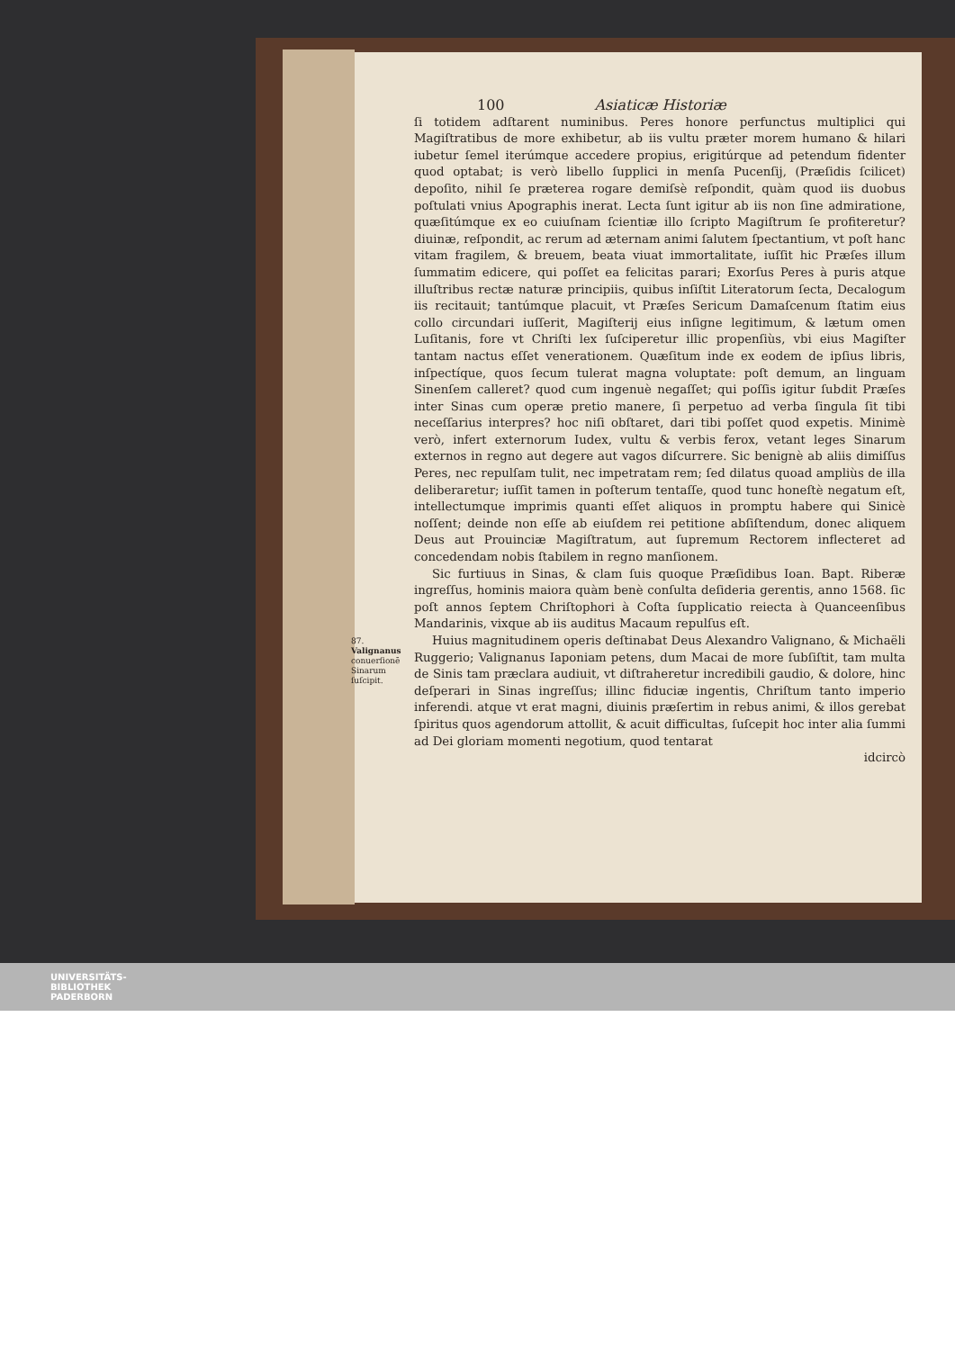100 Asiaticæ Historiæ
ſi totidem adſtarent numinibus. Peres honore perfunctus multiplici qui Magiſtratibus de more exhibetur, ab iis vultu præter morem humano & hilari iubetur ſemel iterúmque accedere propius, erigitúrque ad petendum fidenter quod optabat; is verò libello ſupplici in menſa Pucenſij, (Præſidis ſcilicet) depoſito, nihil ſe præterea rogare demiſsè reſpondit, quàm quod iis duobus poſtulati vnius Apographis inerat. Lecta ſunt igitur ab iis non ſine admiratione, quæſitúmque ex eo cuiuſnam ſcientiæ illo ſcripto Magiſtrum ſe profiteretur? diuinæ, reſpondit, ac rerum ad æternam animi ſalutem ſpectantium, vt poſt hanc vitam fragilem, & breuem, beata viuat immortalitate, iuſſit hic Præſes illum ſummatim edicere, qui poſſet ea felicitas parari; Exorſus Peres à puris atque illuſtribus rectæ naturæ principiis, quibus inſiſtit Literatorum ſecta, Decalogum iis recitauit; tantúmque placuit, vt Præſes Sericum Damaſcenum ſtatim eius collo circundari iuſſerit, Magiſterij eius inſigne legitimum, & lætum omen Luſitanis, fore vt Chriſti lex ſuſciperetur illic propenſiùs, vbi eius Magiſter tantam nactus eſſet venerationem. Quæſitum inde ex eodem de ipſius libris, inſpectíque, quos ſecum tulerat magna voluptate: poſt demum, an linguam Sinenſem calleret? quod cum ingenuè negaſſet; qui poſſis igitur ſubdit Præſes inter Sinas cum operæ pretio manere, ſi perpetuo ad verba ſingula ſit tibi neceſſarius interpres? hoc niſi obſtaret, dari tibi poſſet quod expetis. Minimè verò, infert externorum Iudex, vultu & verbis ferox, vetant leges Sinarum externos in regno aut degere aut vagos diſcurrere. Sic benignè ab aliis dimiſſus Peres, nec repulſam tulit, nec impetratam rem; ſed dilatus quoad ampliùs de illa deliberaretur; iuſſit tamen in poſterum tentaſſe, quod tunc honeſtè negatum eſt, intellectumque imprimis quanti eſſet aliquos in promptu habere qui Sinicè noſſent; deinde non eſſe ab eiuſdem rei petitione abſiſtendum, donec aliquem Deus aut Prouinciæ Magiſtratum, aut ſupremum Rectorem inflecteret ad concedendam nobis ſtabilem in regno manſionem.
Sic furtiuus in Sinas, & clam ſuis quoque Præſidibus Ioan. Bapt. Riberæ ingreſſus, hominis maiora quàm benè conſulta deſideria gerentis, anno 1568. ſic poſt annos ſeptem Chriſtophori à Coſta ſupplicatio reiecta à Quanceenſibus Mandarinis, vixque ab iis auditus Macaum repulſus eſt.
87.
Valignanus conuerſionē Sinarum ſuſcipit.
Huius magnitudinem operis deſtinabat Deus Alexandro Valignano, & Michaëli Ruggerio; Valignanus Iaponiam petens, dum Macai de more ſubſiſtit, tam multa de Sinis tam præclara audiuit, vt diſtraheretur incredibili gaudio, & dolore, hinc deſperari in Sinas ingreſſus; illinc fiduciæ ingentis, Chriſtum tanto imperio inferendi. atque vt erat magni, diuinis præſertim in rebus animi, & illos gerebat ſpiritus quos agendorum attollit, & acuit difficultas, ſuſcepit hoc inter alia ſummi ad Dei gloriam momenti negotium, quod tentarat
idcircò
UNIVERSITÄTS-
BIBLIOTHEK
PADERBORN